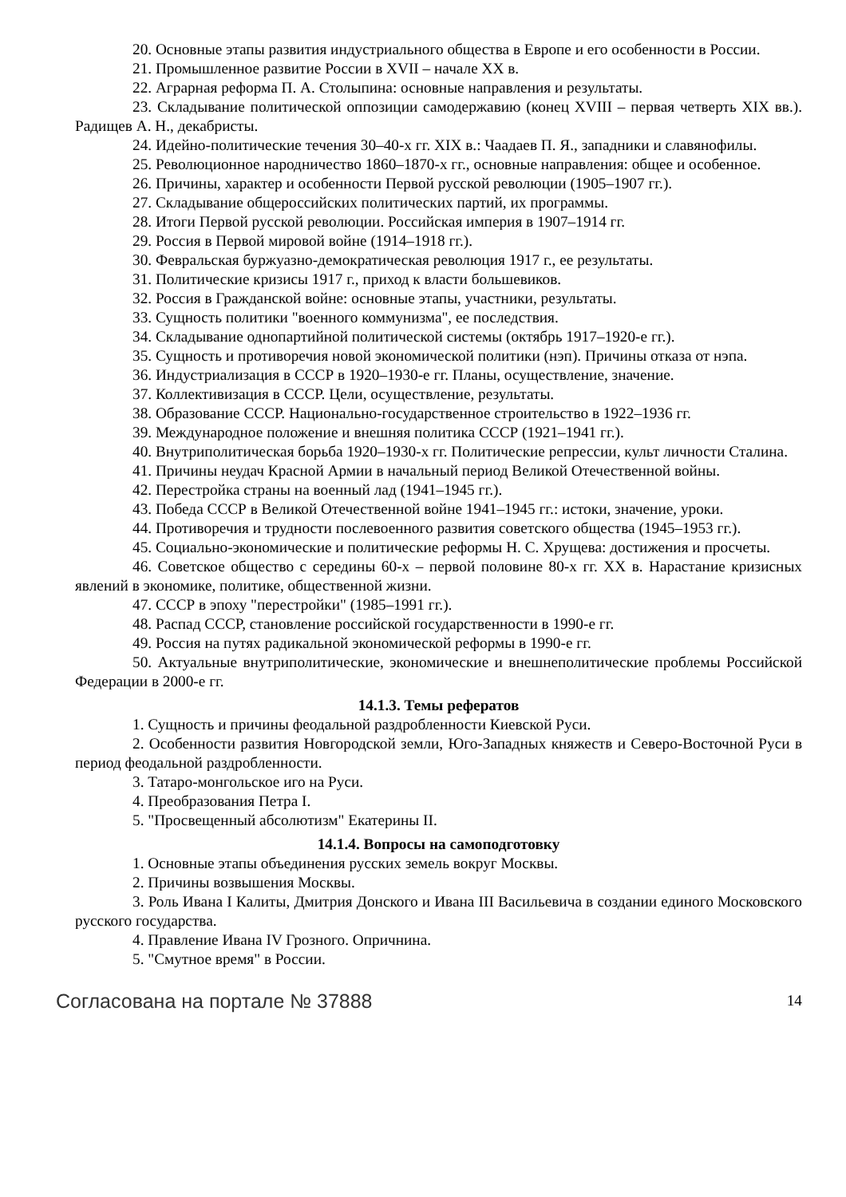20. Основные этапы развития индустриального общества в Европе и его особенности в России.
21. Промышленное развитие России в XVII – начале XX в.
22. Аграрная реформа П. А. Столыпина: основные направления и результаты.
23. Складывание политической оппозиции самодержавию (конец XVIII – первая четверть XIX вв.). Радищев А. Н., декабристы.
24. Идейно-политические течения 30–40-х гг. XIX в.: Чаадаев П. Я., западники и славянофилы.
25. Революционное народничество 1860–1870-х гг., основные направления: общее и особенное.
26. Причины, характер и особенности Первой русской революции (1905–1907 гг.).
27. Складывание общероссийских политических партий, их программы.
28. Итоги Первой русской революции. Российская империя в 1907–1914 гг.
29. Россия в Первой мировой войне (1914–1918 гг.).
30. Февральская буржуазно-демократическая революция 1917 г., ее результаты.
31. Политические кризисы 1917 г., приход к власти большевиков.
32. Россия в Гражданской войне: основные этапы, участники, результаты.
33. Сущность политики "военного коммунизма", ее последствия.
34. Складывание однопартийной политической системы (октябрь 1917–1920-е гг.).
35. Сущность и противоречия новой экономической политики (нэп). Причины отказа от нэпа.
36. Индустриализация в СССР в 1920–1930-е гг. Планы, осуществление, значение.
37. Коллективизация в СССР. Цели, осуществление, результаты.
38. Образование СССР. Национально-государственное строительство в 1922–1936 гг.
39. Международное положение и внешняя политика СССР (1921–1941 гг.).
40. Внутриполитическая борьба 1920–1930-х гг. Политические репрессии, культ личности Сталина.
41. Причины неудач Красной Армии в начальный период Великой Отечественной войны.
42. Перестройка страны на военный лад (1941–1945 гг.).
43. Победа СССР в Великой Отечественной войне 1941–1945 гг.: истоки, значение, уроки.
44. Противоречия и трудности послевоенного развития советского общества (1945–1953 гг.).
45. Социально-экономические и политические реформы Н. С. Хрущева: достижения и просчеты.
46. Советское общество с середины 60-х – первой половине 80-х гг. XX в. Нарастание кризисных явлений в экономике, политике, общественной жизни.
47. СССР в эпоху "перестройки" (1985–1991 гг.).
48. Распад СССР, становление российской государственности в 1990-е гг.
49. Россия на путях радикальной экономической реформы в 1990-е гг.
50. Актуальные внутриполитические, экономические и внешнеполитические проблемы Российской Федерации в 2000-е гг.
14.1.3. Темы рефератов
1. Сущность и причины феодальной раздробленности Киевской Руси.
2. Особенности развития Новгородской земли, Юго-Западных княжеств и Северо-Восточной Руси в период феодальной раздробленности.
3. Татаро-монгольское иго на Руси.
4. Преобразования Петра I.
5. "Просвещенный абсолютизм" Екатерины II.
14.1.4. Вопросы на самоподготовку
1. Основные этапы объединения русских земель вокруг Москвы.
2. Причины возвышения Москвы.
3. Роль Ивана I Калиты, Дмитрия Донского и Ивана III Васильевича в создании единого Московского русского государства.
4. Правление Ивана IV Грозного. Опричнина.
5. "Смутное время" в России.
Согласована на портале № 37888 14